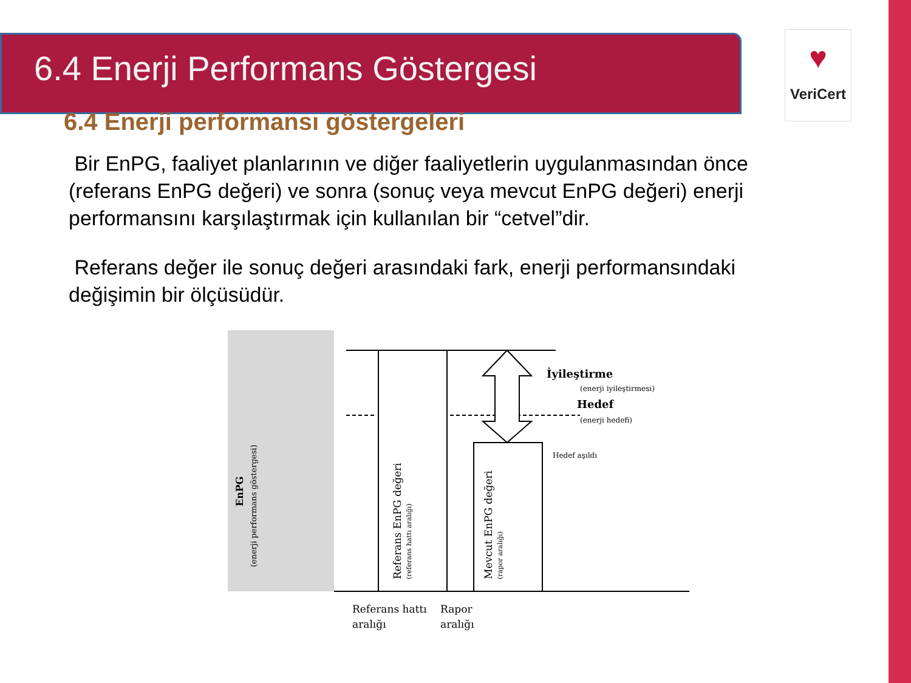6.4 Enerji Performans Göstergesi
♥
VeriCert
6.4 Enerji performansı göstergeleri
Bir EnPG, faaliyet planlarının ve diğer faaliyetlerin uygulanmasından önce (referans EnPG değeri) ve sonra (sonuç veya mevcut EnPG değeri) enerji performansını karşılaştırmak için kullanılan bir “cetvel”dir.
Referans değer ile sonuç değeri arasındaki fark, enerji performansındaki değişimin bir ölçüsüdür.
EnPG
(enerji performans göstergesi)
Referans EnPG değeri
(referans hattı aralığı)
Mevcut EnPG değeri
(rapor aralığı)
İyileştirme
(enerji iyileştirmesi)
Hedef
(enerji hedefi)
Hedef aşıldı
Referans hattı
aralığı
Rapor
aralığı